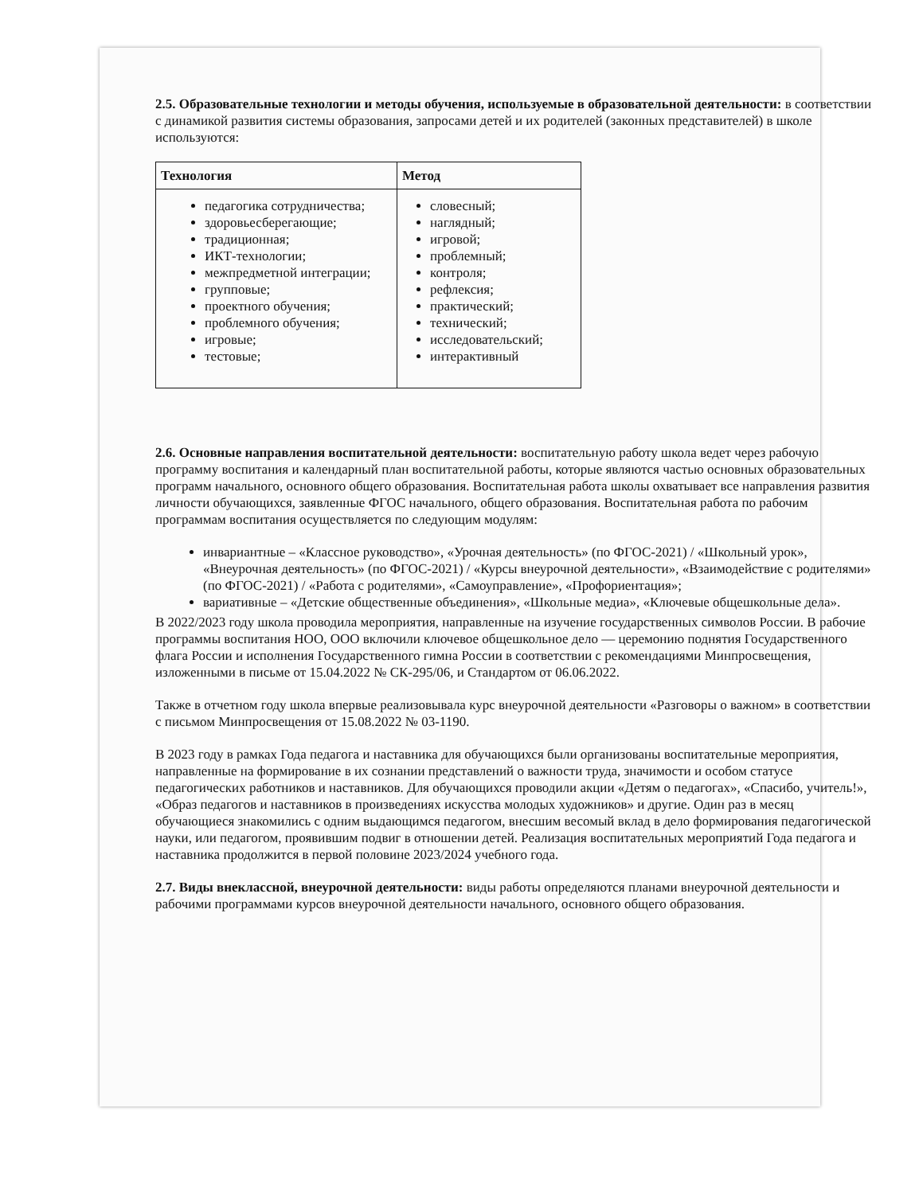2.5. Образовательные технологии и методы обучения, используемые в образовательной деятельности: в соответствии с динамикой развития системы образования, запросами детей и их родителей (законных представителей) в школе используются:
| Технология | Метод |
| --- | --- |
| педагогика сотрудничества; здоровьесберегающие; традиционная; ИКТ-технологии; межпредметной интеграции; групповые; проектного обучения; проблемного обучения; игровые; тестовые; | словесный; наглядный; игровой; проблемный; контроля; рефлексия; практический; технический; исследовательский; интерактивный |
2.6. Основные направления воспитательной деятельности: воспитательную работу школа ведет через рабочую программу воспитания и календарный план воспитательной работы, которые являются частью основных образовательных программ начального, основного общего образования. Воспитательная работа школы охватывает все направления развития личности обучающихся, заявленные ФГОС начального, общего образования. Воспитательная работа по рабочим программам воспитания осуществляется по следующим модулям:
инвариантные – «Классное руководство», «Урочная деятельность» (по ФГОС-2021) / «Школьный урок», «Внеурочная деятельность» (по ФГОС-2021) / «Курсы внеурочной деятельности», «Взаимодействие с родителями» (по ФГОС-2021) / «Работа с родителями», «Самоуправление», «Профориентация»;
вариативные – «Детские общественные объединения», «Школьные медиа», «Ключевые общешкольные дела».
В 2022/2023 году школа проводила мероприятия, направленные на изучение государственных символов России. В рабочие программы воспитания НОО, ООО включили ключевое общешкольное дело — церемонию поднятия Государственного флага России и исполнения Государственного гимна России в соответствии с рекомендациями Минпросвещения, изложенными в письме от 15.04.2022 № СК-295/06, и Стандартом от 06.06.2022.
Также в отчетном году школа впервые реализовывала курс внеурочной деятельности «Разговоры о важном» в соответствии с письмом Минпросвещения от 15.08.2022 № 03-1190.
В 2023 году в рамках Года педагога и наставника для обучающихся были организованы воспитательные мероприятия, направленные на формирование в их сознании представлений о важности труда, значимости и особом статусе педагогических работников и наставников. Для обучающихся проводили акции «Детям о педагогах», «Спасибо, учитель!», «Образ педагогов и наставников в произведениях искусства молодых художников» и другие. Один раз в месяц обучающиеся знакомились с одним выдающимся педагогом, внесшим весомый вклад в дело формирования педагогической науки, или педагогом, проявившим подвиг в отношении детей. Реализация воспитательных мероприятий Года педагога и наставника продолжится в первой половине 2023/2024 учебного года.
2.7. Виды внеклассной, внеурочной деятельности: виды работы определяются планами внеурочной деятельности и рабочими программами курсов внеурочной деятельности начального, основного общего образования.